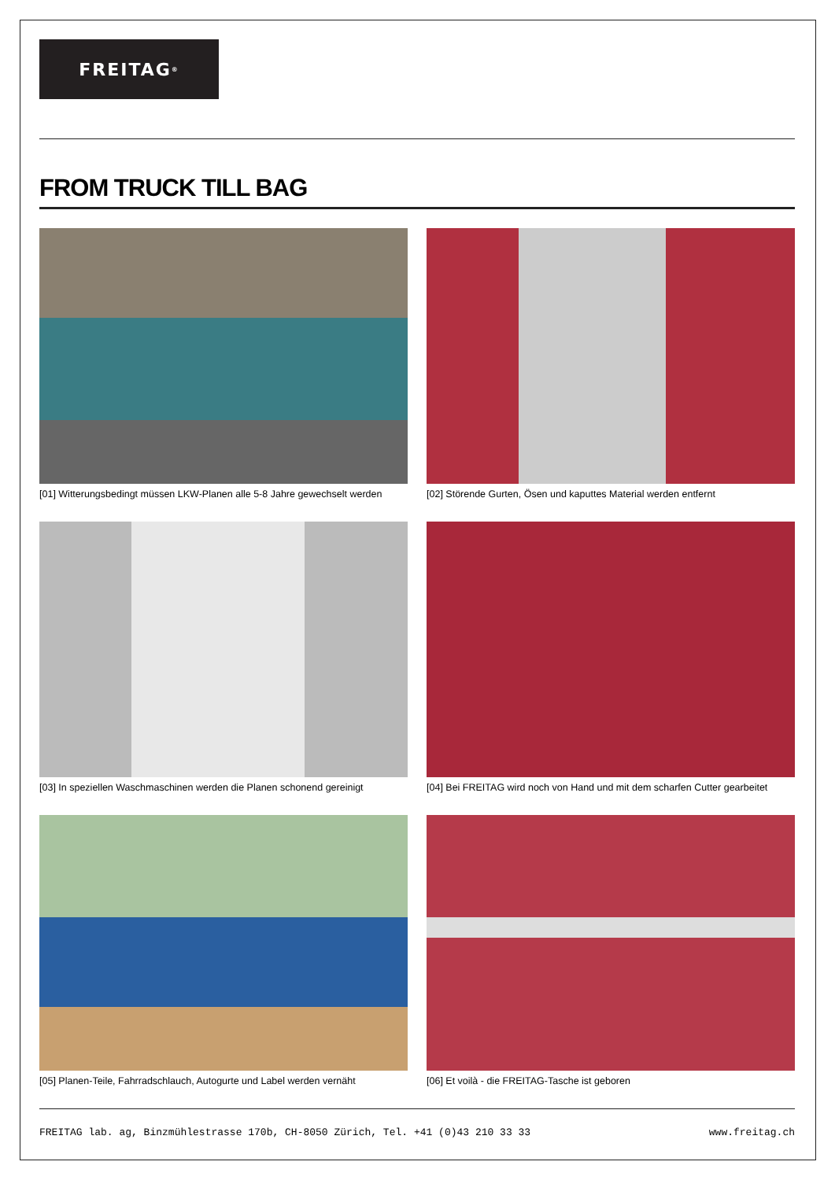FREITAG<sup>®</sup>
FROM TRUCK TILL BAG
[01] Witterungsbedingt müssen LKW-Planen alle 5-8 Jahre gewechselt werden
[02] Störende Gurten, Ösen und kaputtes Material werden entfernt
[03] In speziellen Waschmaschinen werden die Planen schonend gereinigt
[04] Bei FREITAG wird noch von Hand und mit dem scharfen Cutter gearbeitet
[05] Planen-Teile, Fahrradschlauch, Autogurte und Label werden vernäht
[06] Et voilà - die FREITAG-Tasche ist geboren
FREITAG lab. ag, Binzmühlestrasse 170b, CH-8050 Zürich, Tel. +41 (0)43 210 33 33 www.freitag.ch